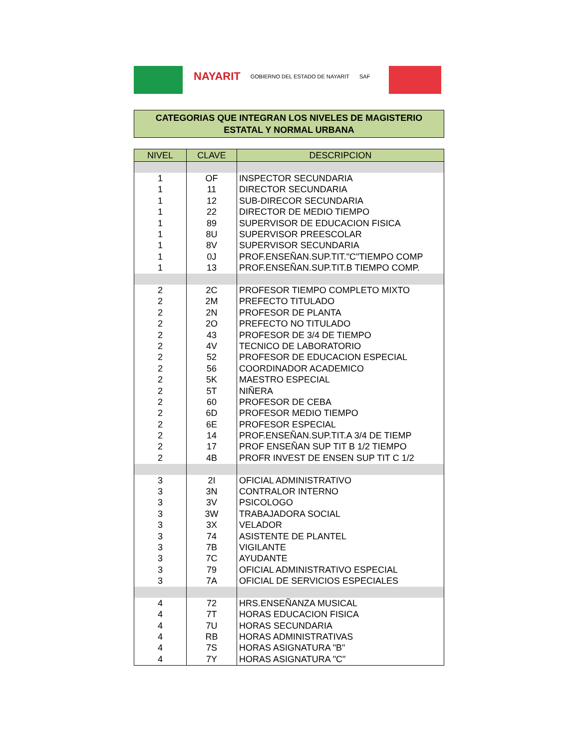NAYARIT GOBIERNO DEL ESTADO DE NAYARIT SAF
CATEGORIAS QUE INTEGRAN LOS NIVELES DE MAGISTERIO
ESTATAL Y NORMAL URBANA
| NIVEL | CLAVE | DESCRIPCION |
| --- | --- | --- |
| 1 | OF | INSPECTOR SECUNDARIA |
| 1 | 11 | DIRECTOR SECUNDARIA |
| 1 | 12 | SUB-DIRECOR SECUNDARIA |
| 1 | 22 | DIRECTOR DE MEDIO TIEMPO |
| 1 | 89 | SUPERVISOR DE EDUCACION FISICA |
| 1 | 8U | SUPERVISOR PREESCOLAR |
| 1 | 8V | SUPERVISOR SECUNDARIA |
| 1 | 0J | PROF.ENSEÑAN.SUP.TIT."C"TIEMPO COMP |
| 1 | 13 | PROF.ENSEÑAN.SUP.TIT.B TIEMPO COMP. |
| 2 | 2C | PROFESOR TIEMPO COMPLETO MIXTO |
| 2 | 2M | PREFECTO TITULADO |
| 2 | 2N | PROFESOR DE PLANTA |
| 2 | 2O | PREFECTO NO TITULADO |
| 2 | 43 | PROFESOR DE 3/4 DE TIEMPO |
| 2 | 4V | TECNICO DE LABORATORIO |
| 2 | 52 | PROFESOR DE EDUCACION ESPECIAL |
| 2 | 56 | COORDINADOR ACADEMICO |
| 2 | 5K | MAESTRO ESPECIAL |
| 2 | 5T | NIÑERA |
| 2 | 60 | PROFESOR DE CEBA |
| 2 | 6D | PROFESOR MEDIO TIEMPO |
| 2 | 6E | PROFESOR ESPECIAL |
| 2 | 14 | PROF.ENSEÑAN.SUP.TIT.A 3/4 DE TIEMP |
| 2 | 17 | PROF ENSEÑAN SUP TIT B 1/2 TIEMPO |
| 2 | 4B | PROFR INVEST DE ENSEN SUP TIT C 1/2 |
| 3 | 2I | OFICIAL ADMINISTRATIVO |
| 3 | 3N | CONTRALOR INTERNO |
| 3 | 3V | PSICOLOGO |
| 3 | 3W | TRABAJADORA SOCIAL |
| 3 | 3X | VELADOR |
| 3 | 74 | ASISTENTE DE PLANTEL |
| 3 | 7B | VIGILANTE |
| 3 | 7C | AYUDANTE |
| 3 | 79 | OFICIAL ADMINISTRATIVO ESPECIAL |
| 3 | 7A | OFICIAL DE SERVICIOS ESPECIALES |
| 4 | 72 | HRS.ENSEÑANZA MUSICAL |
| 4 | 7T | HORAS EDUCACION FISICA |
| 4 | 7U | HORAS SECUNDARIA |
| 4 | RB | HORAS ADMINISTRATIVAS |
| 4 | 7S | HORAS ASIGNATURA "B" |
| 4 | 7Y | HORAS ASIGNATURA "C" |